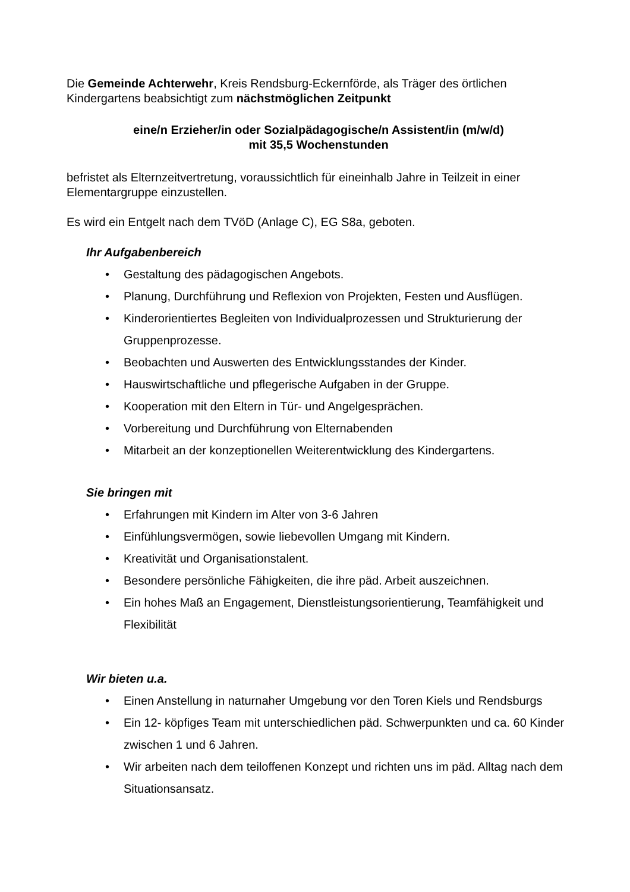Die Gemeinde Achterwehr, Kreis Rendsburg-Eckernförde, als Träger des örtlichen Kindergartens beabsichtigt zum nächstmöglichen Zeitpunkt
eine/n Erzieher/in oder Sozialpädagogische/n Assistent/in (m/w/d)
mit 35,5 Wochenstunden
befristet als Elternzeitvertretung, voraussichtlich für eineinhalb Jahre in Teilzeit in einer Elementargruppe einzustellen.
Es wird ein Entgelt nach dem TVöD (Anlage C), EG S8a, geboten.
Ihr Aufgabenbereich
• Gestaltung des pädagogischen Angebots.
• Planung, Durchführung und Reflexion von Projekten, Festen und Ausflügen.
• Kinderorientiertes Begleiten von Individualprozessen und Strukturierung der Gruppenprozesse.
• Beobachten und Auswerten des Entwicklungsstandes der Kinder.
• Hauswirtschaftliche und pflegerische Aufgaben in der Gruppe.
• Kooperation mit den Eltern in Tür- und Angelgesprächen.
• Vorbereitung und Durchführung von Elternabenden
• Mitarbeit an der konzeptionellen Weiterentwicklung des Kindergartens.
Sie bringen mit
• Erfahrungen mit Kindern im Alter von 3-6 Jahren
• Einfühlungsvermögen, sowie liebevollen Umgang mit Kindern.
• Kreativität und Organisationstalent.
• Besondere persönliche Fähigkeiten, die ihre päd. Arbeit auszeichnen.
• Ein hohes Maß an Engagement, Dienstleistungsorientierung, Teamfähigkeit und Flexibilität
Wir bieten u.a.
• Einen Anstellung in naturnaher Umgebung vor den Toren Kiels und Rendsburgs
• Ein 12- köpfiges Team mit unterschiedlichen päd. Schwerpunkten und ca. 60 Kinder zwischen 1 und 6 Jahren.
• Wir arbeiten nach dem teiloffenen Konzept und richten uns im päd. Alltag nach dem Situationsansatz.